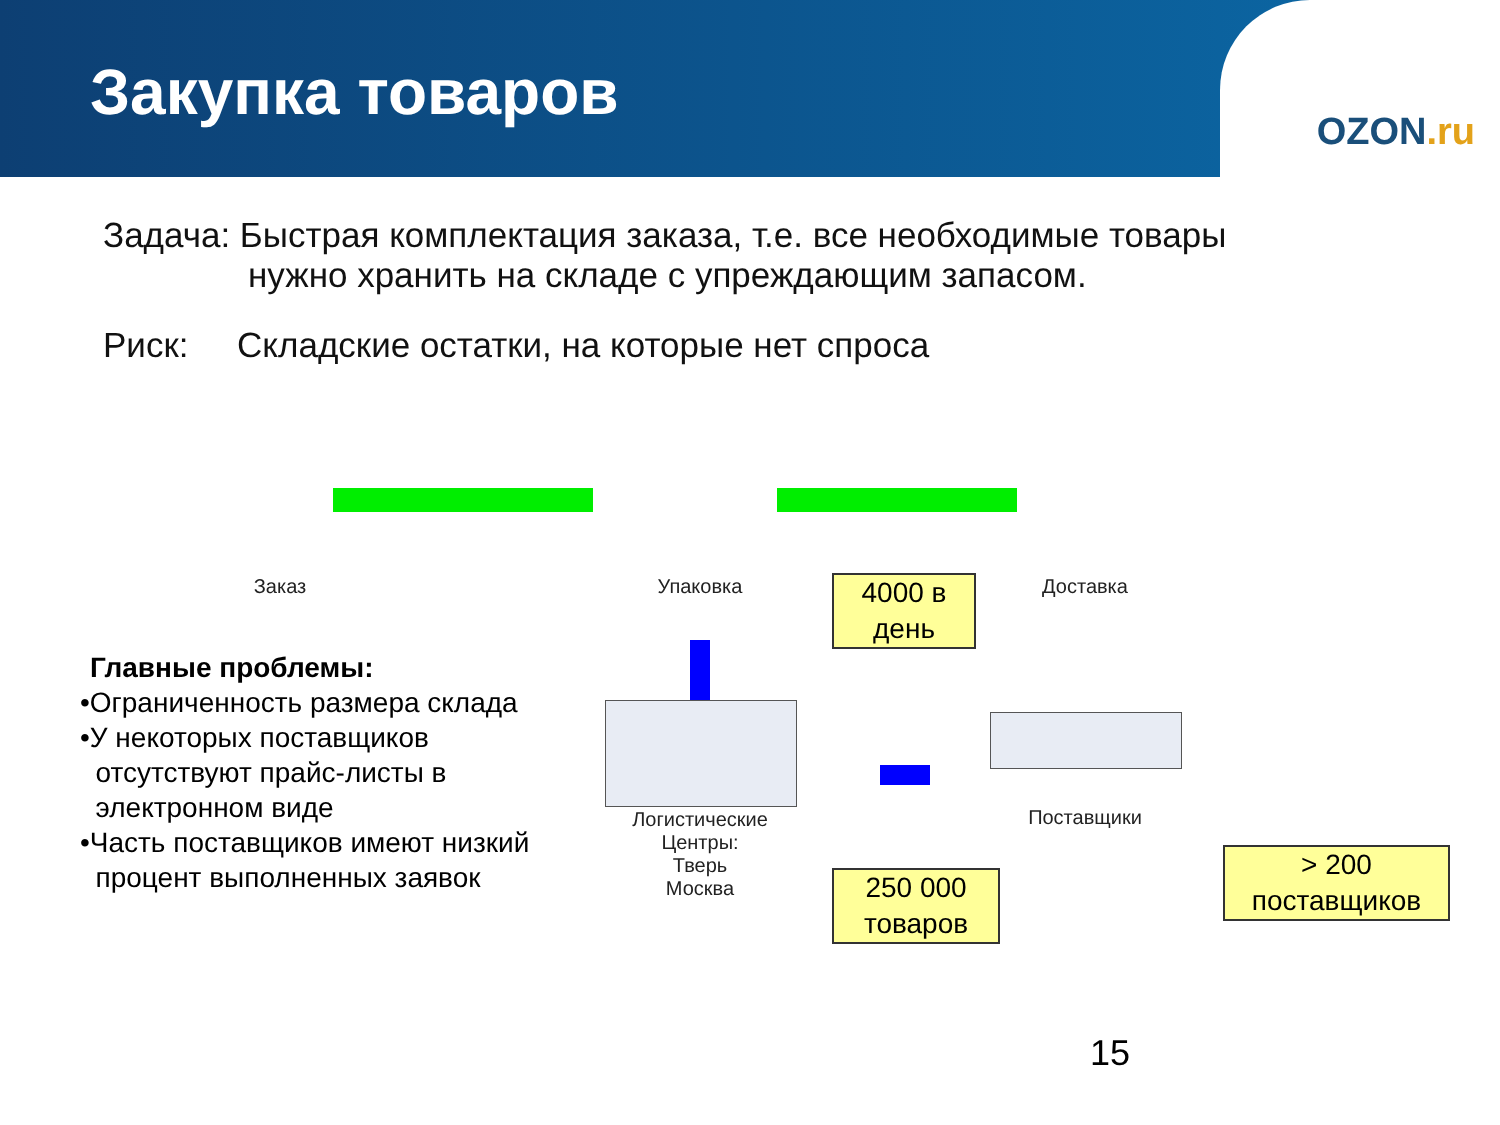Закупка товаров
OZON.ru
Задача: Быстрая комплектация заказа, т.е. все необходимые товары
нужно хранить на складе с упреждающим запасом.
Риск: Складские остатки, на которые нет спроса
Заказ Упаковка Доставка
Логистические
Центры:
Тверь
Москва
Поставщики
4000 в
день
250 000
товаров
> 200
поставщиков
Главные проблемы:
•Ограниченность размера склада
•У некоторых поставщиков
отсутствуют прайс-листы в
электронном виде
•Часть поставщиков имеют низкий
процент выполненных заявок
15